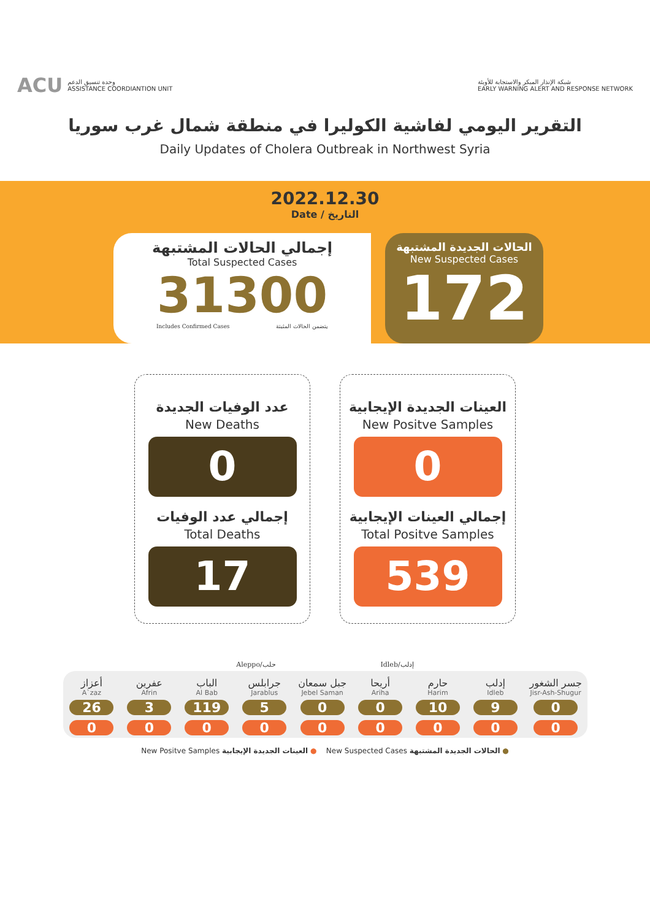ACU وحدة تنسيق الدعم
ASSISTANCE COORDIANTION UNIT
شبكة الإنذار المبكر والاستجابة للأوبئة
EARLY WARNING ALERT AND RESPONSE NETWORK
التقرير اليومي لفاشية الكوليرا في منطقة شمال غرب سوريا
Daily Updates of Cholera Outbreak in Northwest Syria
2022.12.30
Date / التاريخ
إجمالي الحالات المشتبهة
Total Suspected Cases
31300
Includes Confirmed Cases يتضمن الحالات المثبتة
الحالات الجديدة المشتبهة
New Suspected Cases
172
عدد الوفيات الجديدة
New Deaths
0
إجمالي عدد الوفيات
Total Deaths
17
العينات الجديدة الإيجابية
New Positve Samples
0
إجمالي العينات الإيجابية
Total Positve Samples
539
Aleppo/حلب Idleb/إدلب
| أعزاز A`zaz | عفرين Afrin | الباب Al Bab | جرابلس Jarablus | جبل سمعان Jebel Saman | أريحا Ariha | حارم Harim | إدلب Idleb | جسر الشغور Jisr-Ash-Shugur |
| --- | --- | --- | --- | --- | --- | --- | --- | --- |
| 26 | 3 | 119 | 5 | 0 | 0 | 10 | 9 | 0 |
| 0 | 0 | 0 | 0 | 0 | 0 | 0 | 0 | 0 |
New Positve Samples العينات الجديدة الإيجابية ● New Suspected Cases الحالات الجديدة المشتبهة ●